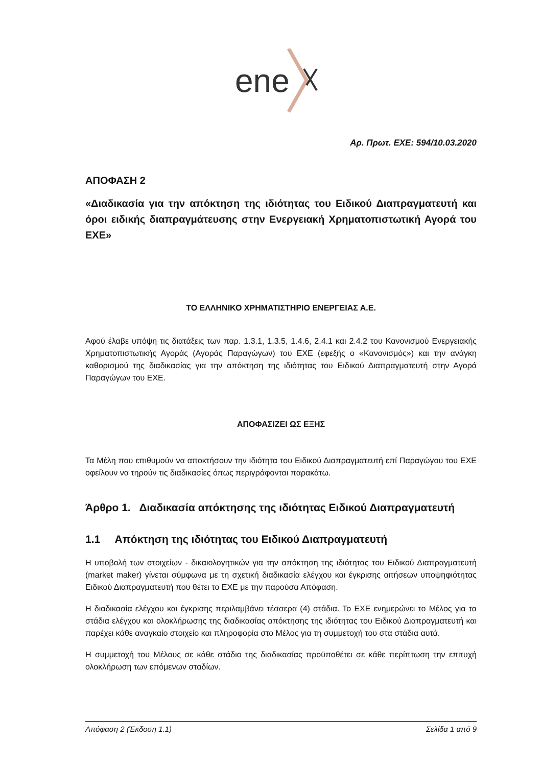ene
Αρ. Πρωτ. ΕΧΕ: 594/10.03.2020
ΑΠΟΦΑΣΗ 2
«Διαδικασία για την απόκτηση της ιδιότητας του Ειδικού Διαπραγματευτή και όροι ειδικής διαπραγμάτευσης στην Ενεργειακή Χρηματοπιστωτική Αγορά του ΕΧΕ»
ΤΟ ΕΛΛΗΝΙΚΟ ΧΡΗΜΑΤΙΣΤΗΡΙΟ ΕΝΕΡΓΕΙΑΣ Α.Ε.
Αφού έλαβε υπόψη τις διατάξεις των παρ. 1.3.1, 1.3.5, 1.4.6, 2.4.1 και 2.4.2 του Κανονισμού Ενεργειακής Χρηματοπιστωτικής Αγοράς (Αγοράς Παραγώγων) του ΕΧΕ (εφεξής ο «Κανονισμός») και την ανάγκη καθορισμού της διαδικασίας για την απόκτηση της ιδιότητας του Ειδικού Διαπραγματευτή στην Αγορά Παραγώγων του ΕΧΕ.
ΑΠΟΦΑΣΙΖΕΙ ΩΣ ΕΞΗΣ
Τα Μέλη που επιθυμούν να αποκτήσουν την ιδιότητα του Ειδικού Διαπραγματευτή επί Παραγώγου του ΕΧΕ οφείλουν να τηρούν τις διαδικασίες όπως περιγράφονται παρακάτω.
Άρθρο 1. Διαδικασία απόκτησης της ιδιότητας Ειδικού Διαπραγματευτή
1.1 Απόκτηση της ιδιότητας του Ειδικού Διαπραγματευτή
Η υποβολή των στοιχείων - δικαιολογητικών για την απόκτηση της ιδιότητας του Ειδικού Διαπραγματευτή (market maker) γίνεται σύμφωνα με τη σχετική διαδικασία ελέγχου και έγκρισης αιτήσεων υποψηφιότητας Ειδικού Διαπραγματευτή που θέτει το ΕΧΕ με την παρούσα Απόφαση.
Η διαδικασία ελέγχου και έγκρισης περιλαμβάνει τέσσερα (4) στάδια. Το ΕΧΕ ενημερώνει το Μέλος για τα στάδια ελέγχου και ολοκλήρωσης της διαδικασίας απόκτησης της ιδιότητας του Ειδικού Διαπραγματευτή και παρέχει κάθε αναγκαίο στοιχείο και πληροφορία στο Μέλος για τη συμμετοχή του στα στάδια αυτά.
Η συμμετοχή του Μέλους σε κάθε στάδιο της διαδικασίας προϋποθέτει σε κάθε περίπτωση την επιτυχή ολοκλήρωση των επόμενων σταδίων.
Απόφαση 2 (Έκδοση 1.1) Σελίδα 1 από 9